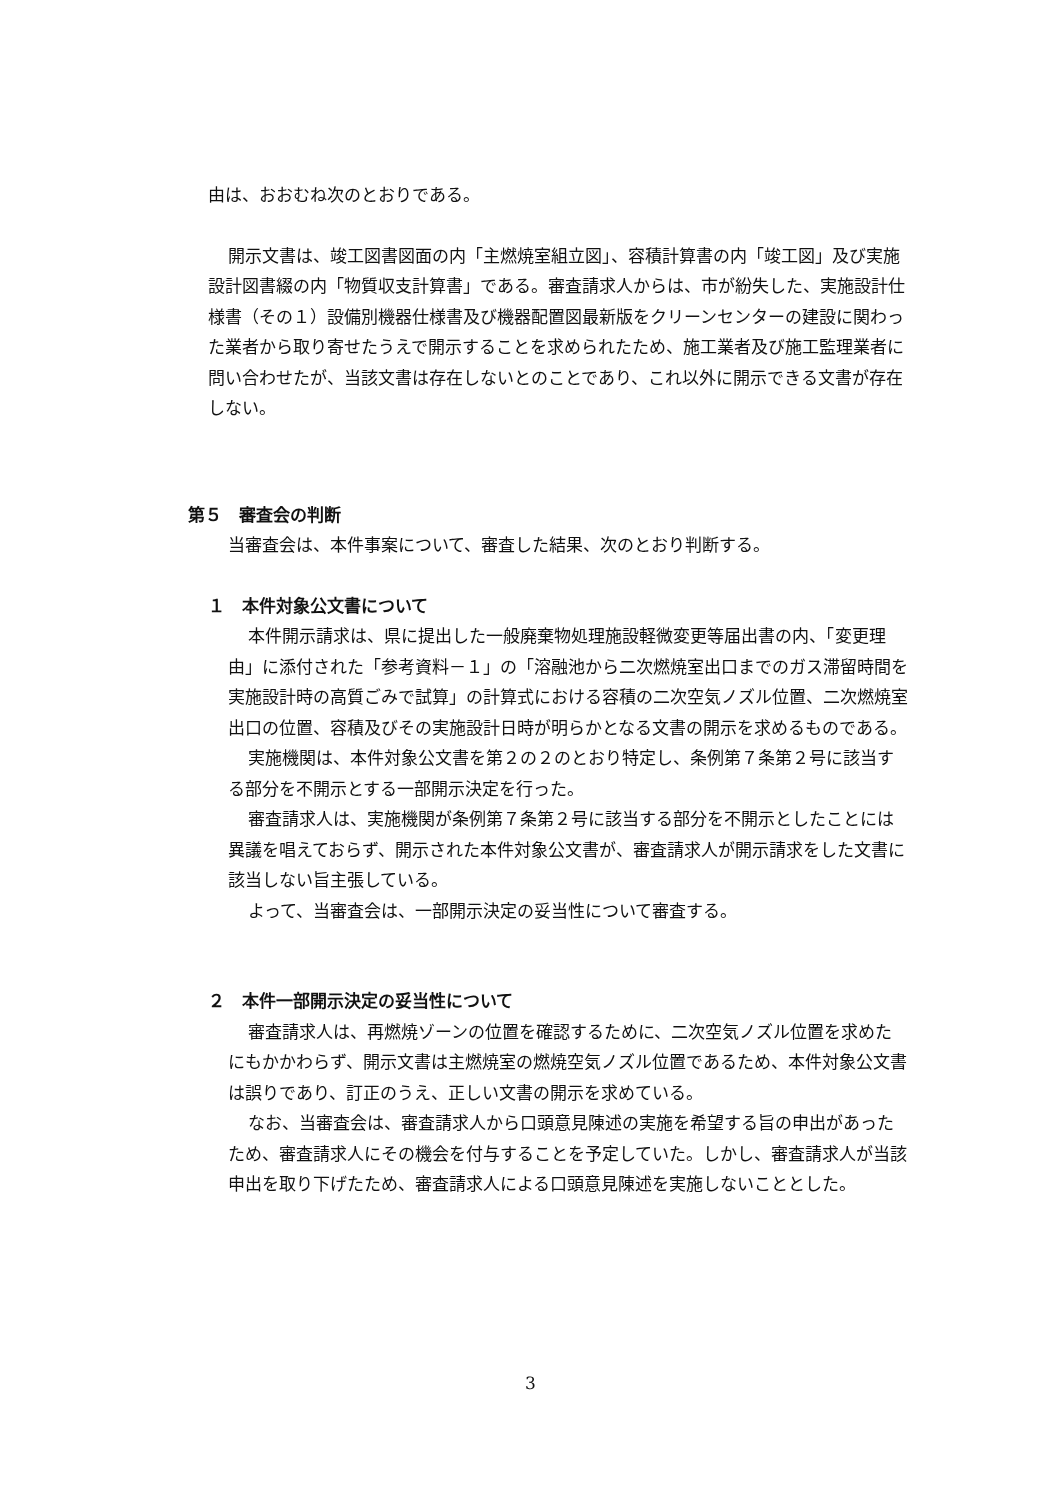由は、おおむね次のとおりである。
開示文書は、竣工図書図面の内「主燃焼室組立図」、容積計算書の内「竣工図」及び実施設計図書綴の内「物質収支計算書」である。審査請求人からは、市が紛失した、実施設計仕様書（その１）設備別機器仕様書及び機器配置図最新版をクリーンセンターの建設に関わった業者から取り寄せたうえで開示することを求められたため、施工業者及び施工監理業者に問い合わせたが、当該文書は存在しないとのことであり、これ以外に開示できる文書が存在しない。
第５　審査会の判断
当審査会は、本件事案について、審査した結果、次のとおり判断する。
１　本件対象公文書について
本件開示請求は、県に提出した一般廃棄物処理施設軽微変更等届出書の内、「変更理由」に添付された「参考資料－１」の「溶融池から二次燃焼室出口までのガス滞留時間を実施設計時の高質ごみで試算」の計算式における容積の二次空気ノズル位置、二次燃焼室出口の位置、容積及びその実施設計日時が明らかとなる文書の開示を求めるものである。
実施機関は、本件対象公文書を第２の２のとおり特定し、条例第７条第２号に該当する部分を不開示とする一部開示決定を行った。
審査請求人は、実施機関が条例第７条第２号に該当する部分を不開示としたことには異議を唱えておらず、開示された本件対象公文書が、審査請求人が開示請求をした文書に該当しない旨主張している。
よって、当審査会は、一部開示決定の妥当性について審査する。
２　本件一部開示決定の妥当性について
審査請求人は、再燃焼ゾーンの位置を確認するために、二次空気ノズル位置を求めたにもかかわらず、開示文書は主燃焼室の燃焼空気ノズル位置であるため、本件対象公文書は誤りであり、訂正のうえ、正しい文書の開示を求めている。
なお、当審査会は、審査請求人から口頭意見陳述の実施を希望する旨の申出があったため、審査請求人にその機会を付与することを予定していた。しかし、審査請求人が当該申出を取り下げたため、審査請求人による口頭意見陳述を実施しないこととした。
3